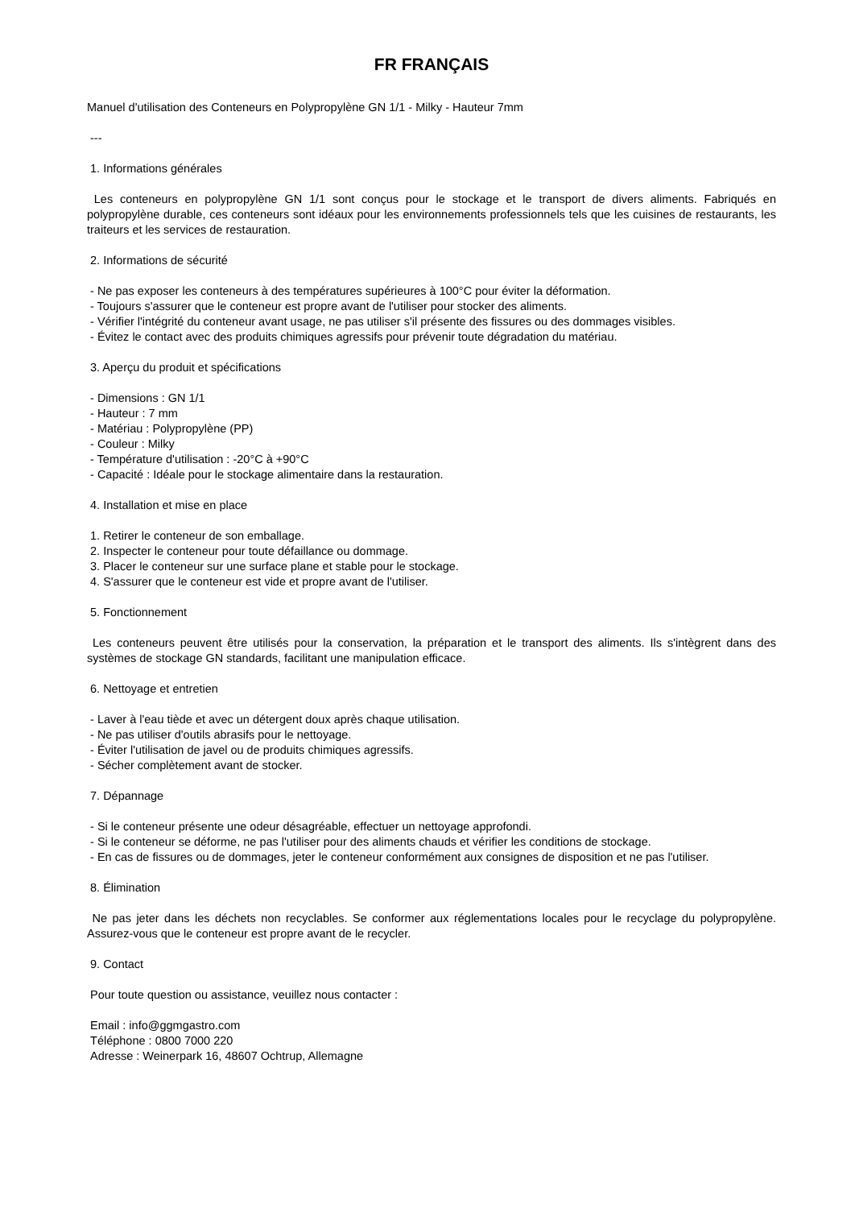FR FRANÇAIS
Manuel d'utilisation des Conteneurs en Polypropylène GN 1/1 - Milky - Hauteur 7mm
---
1. Informations générales
Les conteneurs en polypropylène GN 1/1 sont conçus pour le stockage et le transport de divers aliments. Fabriqués en polypropylène durable, ces conteneurs sont idéaux pour les environnements professionnels tels que les cuisines de restaurants, les traiteurs et les services de restauration.
2. Informations de sécurité
- Ne pas exposer les conteneurs à des températures supérieures à 100°C pour éviter la déformation.
- Toujours s'assurer que le conteneur est propre avant de l'utiliser pour stocker des aliments.
- Vérifier l'intégrité du conteneur avant usage, ne pas utiliser s'il présente des fissures ou des dommages visibles.
- Évitez le contact avec des produits chimiques agressifs pour prévenir toute dégradation du matériau.
3. Aperçu du produit et spécifications
- Dimensions : GN 1/1
- Hauteur : 7 mm
- Matériau : Polypropylène (PP)
- Couleur : Milky
- Température d'utilisation : -20°C à +90°C
- Capacité : Idéale pour le stockage alimentaire dans la restauration.
4. Installation et mise en place
1. Retirer le conteneur de son emballage.
2. Inspecter le conteneur pour toute défaillance ou dommage.
3. Placer le conteneur sur une surface plane et stable pour le stockage.
4. S'assurer que le conteneur est vide et propre avant de l'utiliser.
5. Fonctionnement
Les conteneurs peuvent être utilisés pour la conservation, la préparation et le transport des aliments. Ils s'intègrent dans des systèmes de stockage GN standards, facilitant une manipulation efficace.
6. Nettoyage et entretien
- Laver à l'eau tiède et avec un détergent doux après chaque utilisation.
- Ne pas utiliser d'outils abrasifs pour le nettoyage.
- Éviter l'utilisation de javel ou de produits chimiques agressifs.
- Sécher complètement avant de stocker.
7. Dépannage
- Si le conteneur présente une odeur désagréable, effectuer un nettoyage approfondi.
- Si le conteneur se déforme, ne pas l'utiliser pour des aliments chauds et vérifier les conditions de stockage.
- En cas de fissures ou de dommages, jeter le conteneur conformément aux consignes de disposition et ne pas l'utiliser.
8. Élimination
Ne pas jeter dans les déchets non recyclables. Se conformer aux réglementations locales pour le recyclage du polypropylène. Assurez-vous que le conteneur est propre avant de le recycler.
9. Contact
Pour toute question ou assistance, veuillez nous contacter :
Email : info@ggmgastro.com
Téléphone : 0800 7000 220
Adresse : Weinerpark 16, 48607 Ochtrup, Allemagne